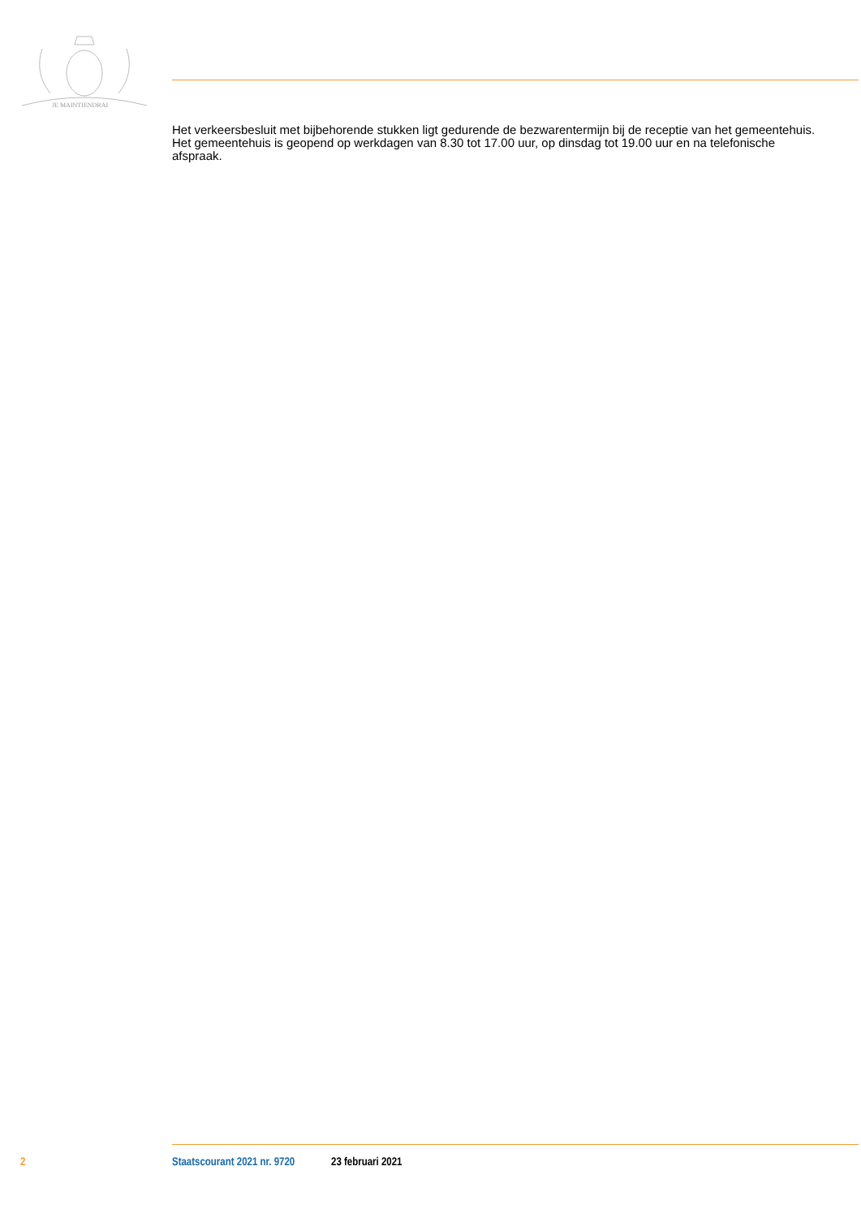JE MAINTIENDRAI
Het verkeersbesluit met bijbehorende stukken ligt gedurende de bezwarentermijn bij de receptie van het gemeentehuis. Het gemeentehuis is geopend op werkdagen van 8.30 tot 17.00 uur, op dinsdag tot 19.00 uur en na telefonische afspraak.
2 Staatscourant 2021 nr. 9720 23 februari 2021